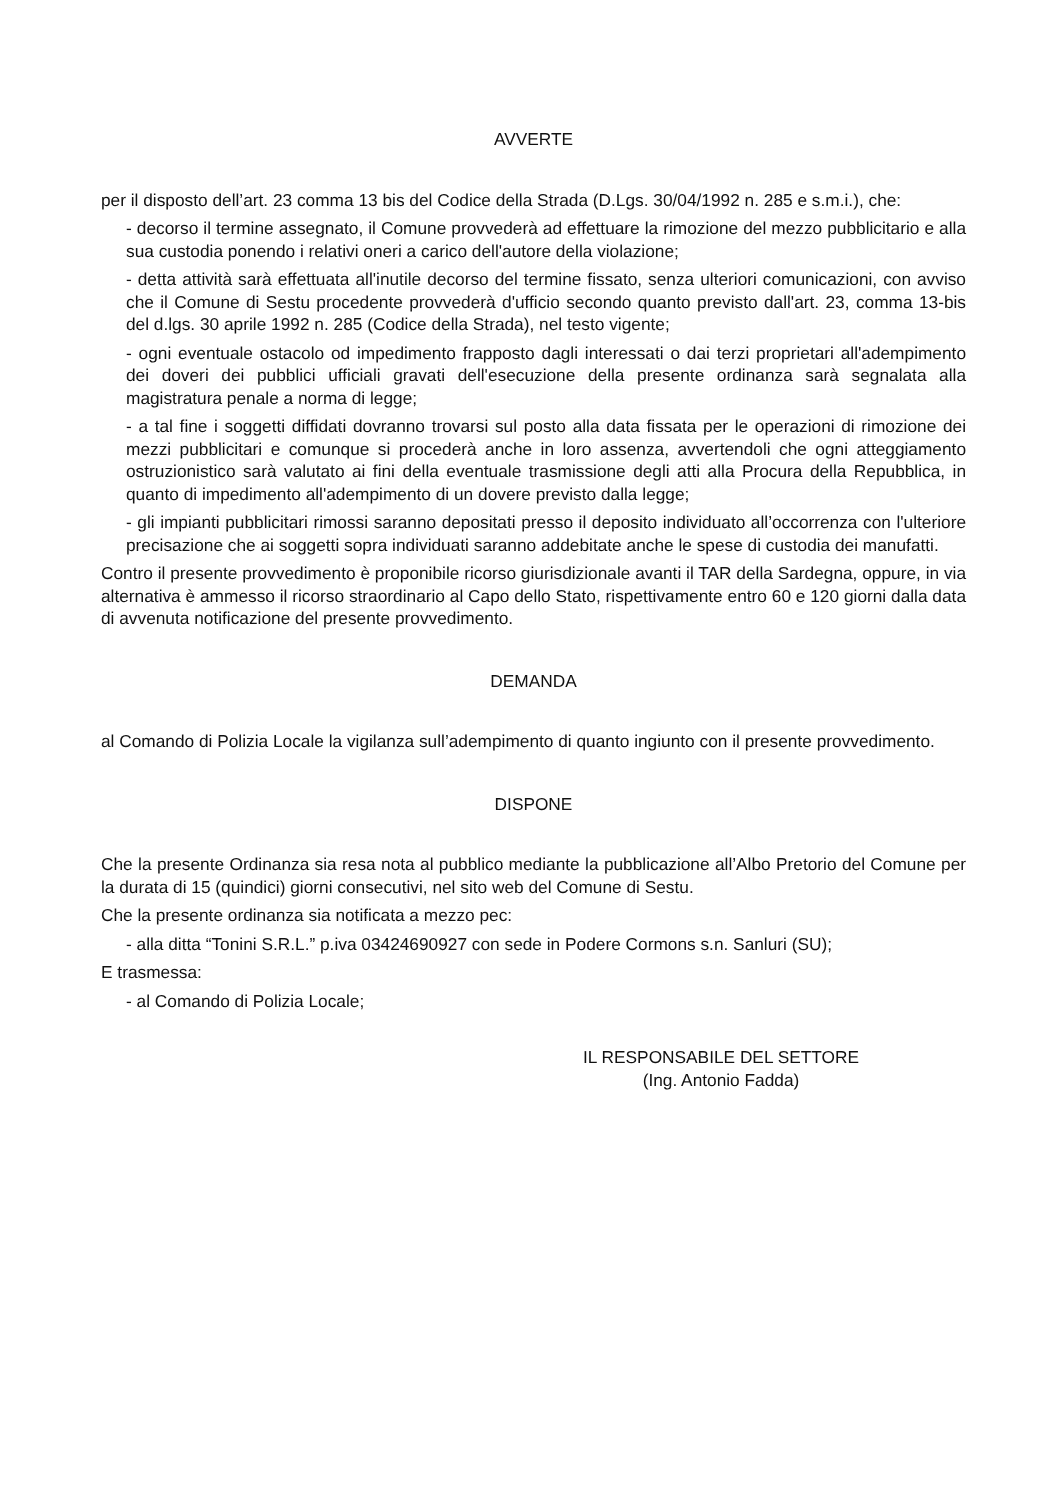AVVERTE
per il disposto dell’art. 23 comma 13 bis del Codice della Strada (D.Lgs. 30/04/1992 n. 285 e s.m.i.), che:
- decorso il termine assegnato, il Comune provvederà ad effettuare la rimozione del mezzo pubblicitario e alla sua custodia ponendo i relativi oneri a carico dell'autore della violazione;
- detta attività sarà effettuata all'inutile decorso del termine fissato, senza ulteriori comunicazioni, con avviso che il Comune di Sestu procedente provvederà d'ufficio secondo quanto previsto dall'art. 23, comma 13-bis del d.lgs. 30 aprile 1992 n. 285 (Codice della Strada), nel testo vigente;
- ogni eventuale ostacolo od impedimento frapposto dagli interessati o dai terzi proprietari all'adempimento dei doveri dei pubblici ufficiali gravati dell'esecuzione della presente ordinanza sarà segnalata alla magistratura penale a norma di legge;
- a tal fine i soggetti diffidati dovranno trovarsi sul posto alla data fissata per le operazioni di rimozione dei mezzi pubblicitari e comunque si procederà anche in loro assenza, avvertendoli che ogni atteggiamento ostruzionistico sarà valutato ai fini della eventuale trasmissione degli atti alla Procura della Repubblica, in quanto di impedimento all'adempimento di un dovere previsto dalla legge;
- gli impianti pubblicitari rimossi saranno depositati presso il deposito individuato all’occorrenza con l'ulteriore precisazione che ai soggetti sopra individuati saranno addebitate anche le spese di custodia dei manufatti.
Contro il presente provvedimento è proponibile ricorso giurisdizionale avanti il TAR della Sardegna, oppure, in via alternativa è ammesso il ricorso straordinario al Capo dello Stato, rispettivamente entro 60 e 120 giorni dalla data di avvenuta notificazione del presente provvedimento.
DEMANDA
al Comando di Polizia Locale la vigilanza sull’adempimento di quanto ingiunto con il presente provvedimento.
DISPONE
Che la presente Ordinanza sia resa nota al pubblico mediante la pubblicazione all’Albo Pretorio del Comune per la durata di 15 (quindici) giorni consecutivi, nel sito web del Comune di Sestu.
Che la presente ordinanza sia notificata a mezzo pec:
- alla ditta “Tonini S.R.L.” p.iva 03424690927 con sede in Podere Cormons s.n. Sanluri (SU);
E trasmessa:
- al Comando di Polizia Locale;
IL RESPONSABILE DEL SETTORE
(Ing. Antonio Fadda)